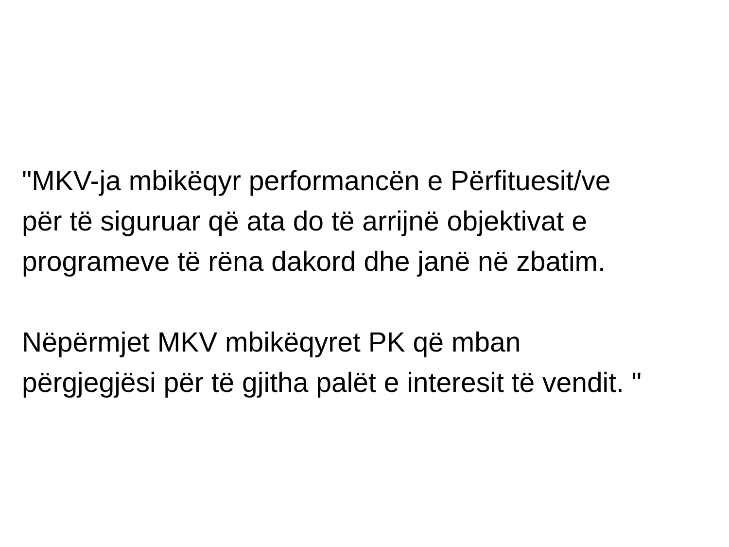"MKV-ja mbikëqyr performancën e Përfituesit/ve
për të siguruar që ata do të arrijnë objektivat e
programeve të rëna dakord dhe janë në zbatim.
Nëpërmjet MKV mbikëqyret PK që mban
përgjegjësi për të gjitha palët e interesit të vendit. "